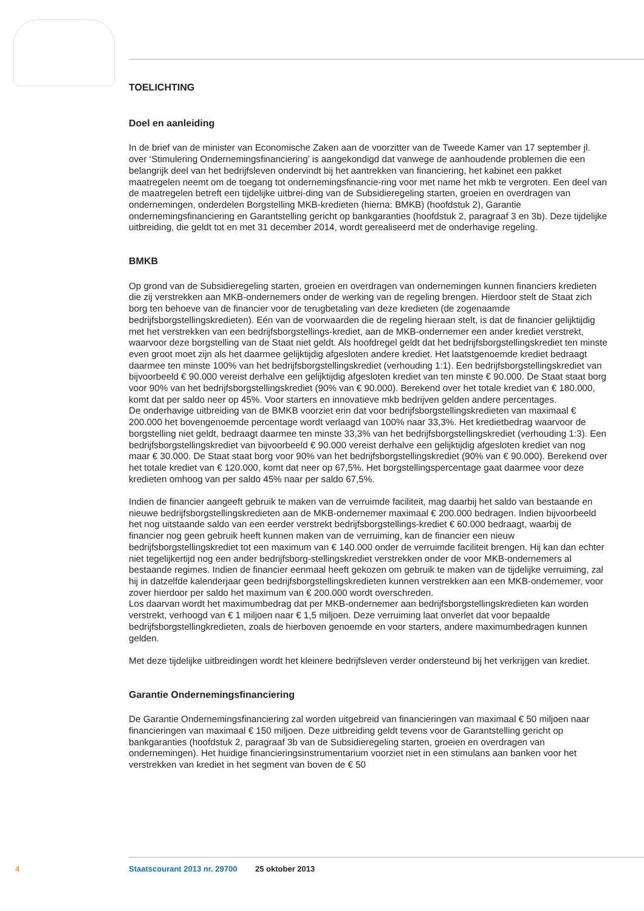TOELICHTING
Doel en aanleiding
In de brief van de minister van Economische Zaken aan de voorzitter van de Tweede Kamer van 17 september jl. over ‘Stimulering Ondernemingsfinanciering’ is aangekondigd dat vanwege de aanhoudende problemen die een belangrijk deel van het bedrijfsleven ondervindt bij het aantrekken van financiering, het kabinet een pakket maatregelen neemt om de toegang tot ondernemingsfinancie-ring voor met name het mkb te vergroten. Een deel van de maatregelen betreft een tijdelijke uitbrei-ding van de Subsidieregeling starten, groeien en overdragen van ondernemingen, onderdelen Borgstelling MKB-kredieten (hierna: BMKB) (hoofdstuk 2), Garantie ondernemingsfinanciering en Garantstelling gericht op bankgaranties (hoofdstuk 2, paragraaf 3 en 3b). Deze tijdelijke uitbreiding, die geldt tot en met 31 december 2014, wordt gerealiseerd met de onderhavige regeling.
BMKB
Op grond van de Subsidieregeling starten, groeien en overdragen van ondernemingen kunnen financiers kredieten die zij verstrekken aan MKB-ondernemers onder de werking van de regeling brengen. Hierdoor stelt de Staat zich borg ten behoeve van de financier voor de terugbetaling van deze kredieten (de zogenaamde bedrijfsborgstellingskredieten). Eén van de voorwaarden die de regeling hieraan stelt, is dat de financier gelijktijdig met het verstrekken van een bedrijfsborgstellings-krediet, aan de MKB-ondernemer een ander krediet verstrekt, waarvoor deze borgstelling van de Staat niet geldt. Als hoofdregel geldt dat het bedrijfsborgstellingskrediet ten minste even groot moet zijn als het daarmee gelijktijdig afgesloten andere krediet. Het laatstgenoemde krediet bedraagt daarmee ten minste 100% van het bedrijfsborgstellingskrediet (verhouding 1:1). Een bedrijfsborgstellingskrediet van bijvoorbeeld € 90.000 vereist derhalve een gelijktijdig afgesloten krediet van ten minste € 90.000. De Staat staat borg voor 90% van het bedrijfsborgstellingskrediet (90% van € 90.000). Berekend over het totale krediet van € 180.000, komt dat per saldo neer op 45%. Voor starters en innovatieve mkb bedrijven gelden andere percentages.
De onderhavige uitbreiding van de BMKB voorziet erin dat voor bedrijfsborgstellingskredieten van maximaal € 200.000 het bovengenoemde percentage wordt verlaagd van 100% naar 33,3%. Het kredietbedrag waarvoor de borgstelling niet geldt, bedraagt daarmee ten minste 33,3% van het bedrijfsborgstellingskrediet (verhouding 1:3). Een bedrijfsborgstellingskrediet van bijvoorbeeld € 90.000 vereist derhalve een gelijktijdig afgesloten krediet van nog maar € 30.000. De Staat staat borg voor 90% van het bedrijfsborgstellingskrediet (90% van € 90.000). Berekend over het totale krediet van € 120.000, komt dat neer op 67,5%. Het borgstellingspercentage gaat daarmee voor deze kredieten omhoog van per saldo 45% naar per saldo 67,5%.
Indien de financier aangeeft gebruik te maken van de verruimde faciliteit, mag daarbij het saldo van bestaande en nieuwe bedrijfsborgstellingskredieten aan de MKB-ondernemer maximaal € 200.000 bedragen. Indien bijvoorbeeld het nog uitstaande saldo van een eerder verstrekt bedrijfsborgstellings-krediet € 60.000 bedraagt, waarbij de financier nog geen gebruik heeft kunnen maken van de verruiming, kan de financier een nieuw bedrijfsborgstellingskrediet tot een maximum van € 140.000 onder de verruimde faciliteit brengen. Hij kan dan echter niet tegelijkertijd nog een ander bedrijfsborg-stellingskrediet verstrekken onder de voor MKB-ondernemers al bestaande regimes. Indien de financier eenmaal heeft gekozen om gebruik te maken van de tijdelijke verruiming, zal hij in datzelfde kalenderjaar geen bedrijfsborgstellingskredieten kunnen verstrekken aan een MKB-ondernemer, voor zover hierdoor per saldo het maximum van € 200.000 wordt overschreden.
Los daarvan wordt het maximumbedrag dat per MKB-ondernemer aan bedrijfsborgstellingskredieten kan worden verstrekt, verhoogd van € 1 miljoen naar € 1,5 miljoen. Deze verruiming laat onverlet dat voor bepaalde bedrijfsborgstellingkredieten, zoals de hierboven genoemde en voor starters, andere maximumbedragen kunnen gelden.
Met deze tijdelijke uitbreidingen wordt het kleinere bedrijfsleven verder ondersteund bij het verkrijgen van krediet.
Garantie Ondernemingsfinanciering
De Garantie Ondernemingsfinanciering zal worden uitgebreid van financieringen van maximaal € 50 miljoen naar financieringen van maximaal € 150 miljoen. Deze uitbreiding geldt tevens voor de Garantstelling gericht op bankgaranties (hoofdstuk 2, paragraaf 3b van de Subsidieregeling starten, groeien en overdragen van ondernemingen). Het huidige financieringsinstrumentarium voorziet niet in een stimulans aan banken voor het verstrekken van krediet in het segment van boven de € 50
4 Staatscourant 2013 nr. 29700 25 oktober 2013